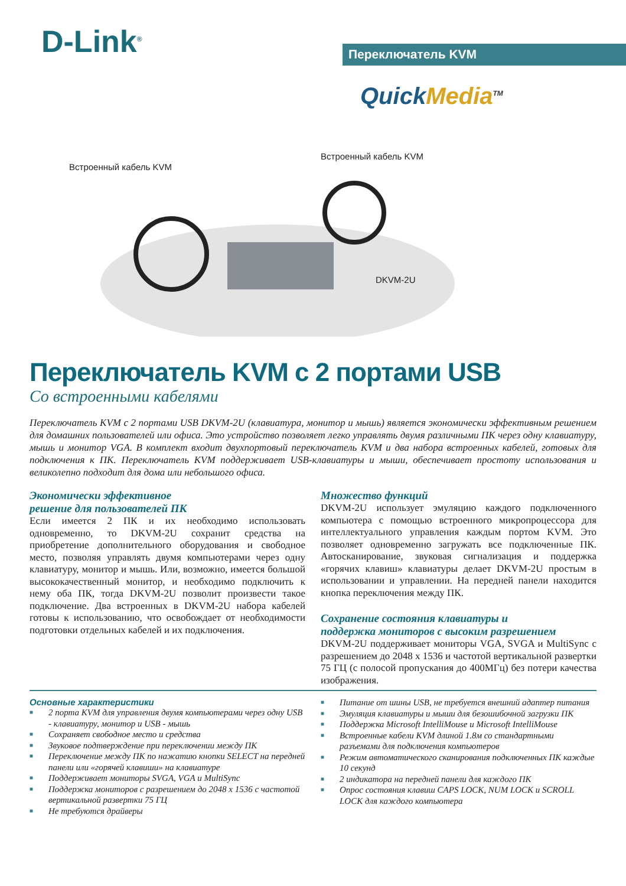D-Link<sup>®</sup> Переключатель KVM
QuickMedia<sup>TM</sup>
Встроенный кабель KVM
Встроенный кабель KVM
DKVM-2U
Переключатель KVM с 2 портами USB
Со встроенными кабелями
Переключатель KVM с 2 портами USB DKVM-2U (клавиатура, монитор и мышь) является экономически эффективным решением для домашних пользователей или офиса. Это устройство позволяет легко управлять двумя различными ПК через одну клавиатуру, мышь и монитор VGA. В комплект входит двухпортовый переключатель KVM и два набора встроенных кабелей, готовых для подключения к ПК. Переключатель KVM поддерживает USB-клавиатуры и мыши, обеспечивает простоту использования и великолепно подходит для дома или небольшого офиса.
Экономически эффективное
решение для пользователей ПК
Если имеется 2 ПК и их необходимо использовать одновременно, то DKVM-2U сохранит средства на приобретение дополнительного оборудования и свободное место, позволяя управлять двумя компьютерами через одну клавиатуру, монитор и мышь. Или, возможно, имеется большой высококачественный монитор, и необходимо подключить к нему оба ПК, тогда DKVM-2U позволит произвести такое подключение. Два встроенных в DKVM-2U набора кабелей готовы к использованию, что освобождает от необходимости подготовки отдельных кабелей и их подключения.
Множество функций
DKVM-2U использует эмуляцию каждого подключенного компьютера с помощью встроенного микропроцессора для интеллектуального управления каждым портом KVM. Это позволяет одновременно загружать все подключенные ПК. Автосканирование, звуковая сигнализация и поддержка «горячих клавиш» клавиатуры делает DKVM-2U простым в использовании и управлении. На передней панели находится кнопка переключения между ПК.
Сохранение состояния клавиатуры и
поддержка мониторов с высоким разрешением
DKVM-2U поддерживает мониторы VGA, SVGA и MultiSync с разрешением до 2048 x 1536 и частотой вертикальной развертки 75 ГЦ (с полосой пропускания до 400МГц) без потери качества изображения.
Основные характеристики
■ 2 порта KVM для управления двумя компьютерами через одну USB - клавиатуру, монитор и USB - мышь
■ Сохраняет свободное место и средства
■ Звуковое подтверждение при переключении между ПК
■ Переключение между ПК по нажатию кнопки SELECT на передней панели или «горячей клавиши» на клавиатуре
■ Поддерживает мониторы SVGA, VGA и MultiSync
■ Поддержка мониторов с разрешением до 2048 x 1536 с частотой вертикальной развертки 75 ГЦ
■ Не требуются драйверы
■ Питание от шины USB, не требуется внешний адаптер питания
■ Эмуляция клавиатуры и мыши для безошибочной загрузки ПК
■ Поддержка Microsoft IntelliMouse и Microsoft IntelliMouse
■ Встроенные кабели KVM длиной 1.8м со стандартными разъемами для подключения компьютеров
■ Режим автоматического сканирования подключенных ПК каждые 10 секунд
■ 2 индикатора на передней панели для каждого ПК
■ Опрос состояния клавиш CAPS LOCK, NUM LOCK и SCROLL LOCK для каждого компьютера